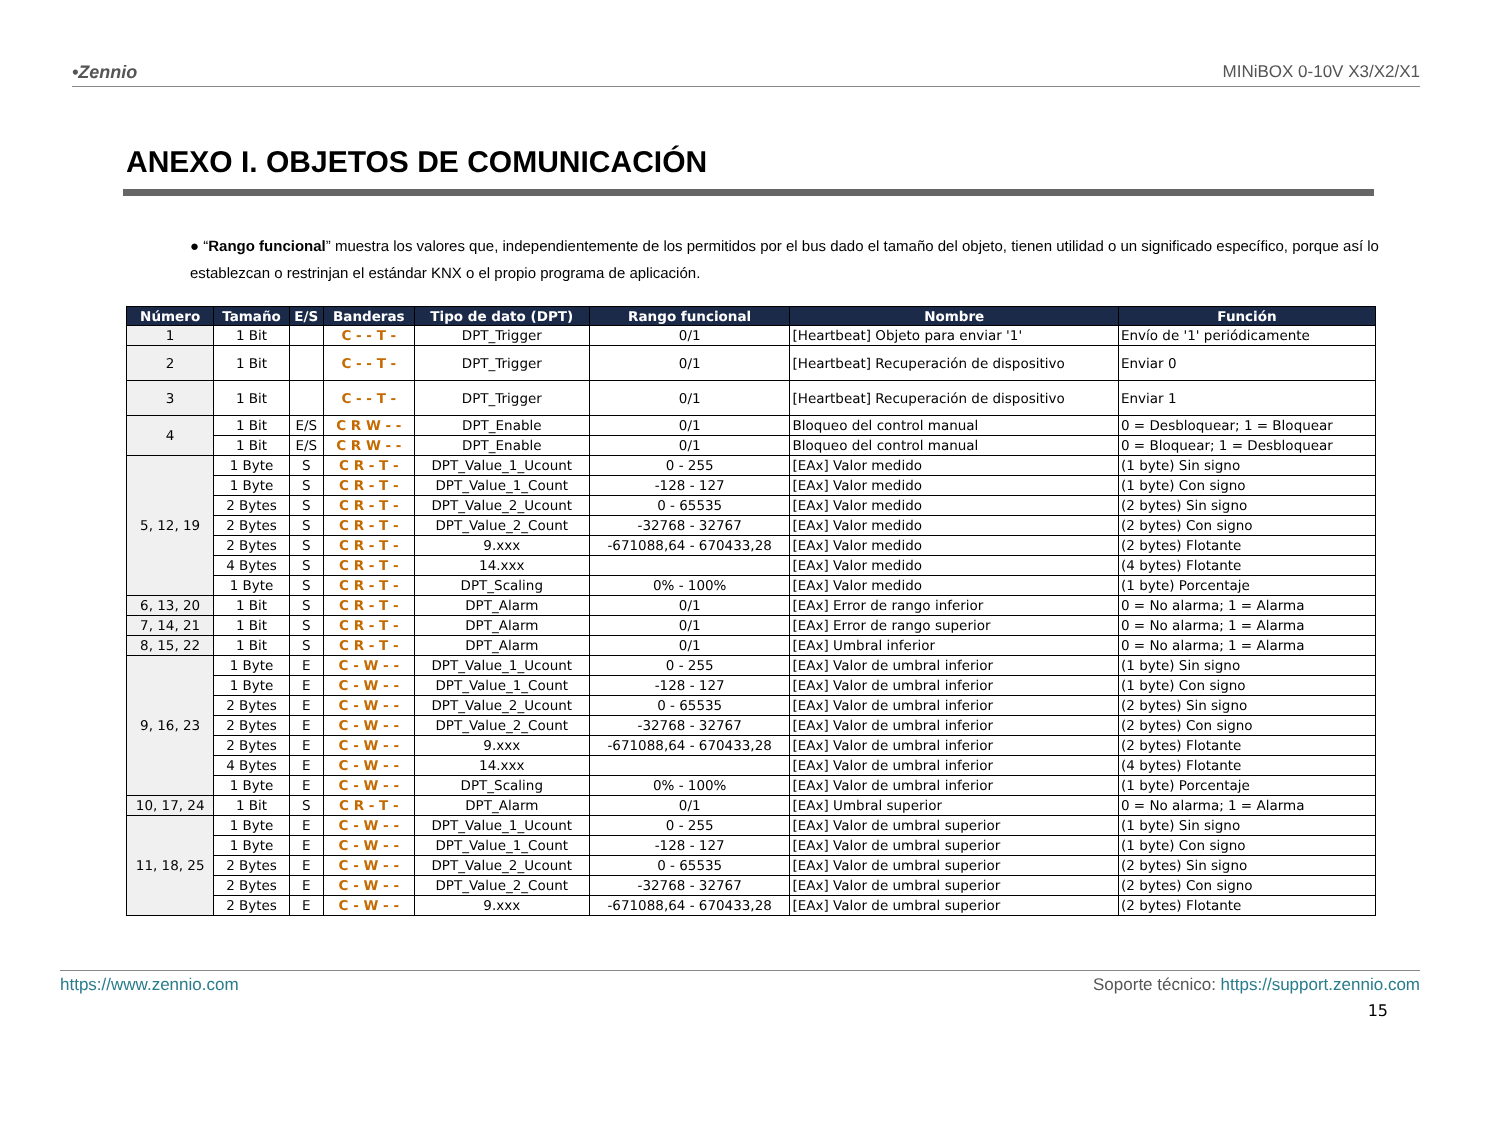•Zennio MINiBOX 0-10V X3/X2/X1
ANEXO I. OBJETOS DE COMUNICACIÓN
● “Rango funcional” muestra los valores que, independientemente de los permitidos por el bus dado el tamaño del objeto, tienen utilidad o un significado específico, porque así lo establezcan o restrinjan el estándar KNX o el propio programa de aplicación.
| Número | Tamaño | E/S | Banderas | Tipo de dato (DPT) | Rango funcional | Nombre | Función |
| --- | --- | --- | --- | --- | --- | --- | --- |
| 1 | 1 Bit | | C - - T - | DPT_Trigger | 0/1 | [Heartbeat] Objeto para enviar '1' | Envío de '1' periódicamente |
| 2 | 1 Bit | | C - - T - | DPT_Trigger | 0/1 | [Heartbeat] Recuperación de dispositivo | Enviar 0 |
| 3 | 1 Bit | | C - - T - | DPT_Trigger | 0/1 | [Heartbeat] Recuperación de dispositivo | Enviar 1 |
| 4 | 1 Bit | E/S | C R W - - | DPT_Enable | 0/1 | Bloqueo del control manual | 0 = Desbloquear; 1 = Bloquear |
| | 1 Bit | E/S | C R W - - | DPT_Enable | 0/1 | Bloqueo del control manual | 0 = Bloquear; 1 = Desbloquear |
| 5, 12, 19 | 1 Byte | S | C R - T - | DPT_Value_1_Ucount | 0 - 255 | [EAx] Valor medido | (1 byte) Sin signo |
| | 1 Byte | S | C R - T - | DPT_Value_1_Count | -128 - 127 | [EAx] Valor medido | (1 byte) Con signo |
| | 2 Bytes | S | C R - T - | DPT_Value_2_Ucount | 0 - 65535 | [EAx] Valor medido | (2 bytes) Sin signo |
| | 2 Bytes | S | C R - T - | DPT_Value_2_Count | -32768 - 32767 | [EAx] Valor medido | (2 bytes) Con signo |
| | 2 Bytes | S | C R - T - | 9.xxx | -671088,64 - 670433,28 | [EAx] Valor medido | (2 bytes) Flotante |
| | 4 Bytes | S | C R - T - | 14.xxx | | [EAx] Valor medido | (4 bytes) Flotante |
| | 1 Byte | S | C R - T - | DPT_Scaling | 0% - 100% | [EAx] Valor medido | (1 byte) Porcentaje |
| 6, 13, 20 | 1 Bit | S | C R - T - | DPT_Alarm | 0/1 | [EAx] Error de rango inferior | 0 = No alarma; 1 = Alarma |
| 7, 14, 21 | 1 Bit | S | C R - T - | DPT_Alarm | 0/1 | [EAx] Error de rango superior | 0 = No alarma; 1 = Alarma |
| 8, 15, 22 | 1 Bit | S | C R - T - | DPT_Alarm | 0/1 | [EAx] Umbral inferior | 0 = No alarma; 1 = Alarma |
| 9, 16, 23 | 1 Byte | E | C - W - - | DPT_Value_1_Ucount | 0 - 255 | [EAx] Valor de umbral inferior | (1 byte) Sin signo |
| | 1 Byte | E | C - W - - | DPT_Value_1_Count | -128 - 127 | [EAx] Valor de umbral inferior | (1 byte) Con signo |
| | 2 Bytes | E | C - W - - | DPT_Value_2_Ucount | 0 - 65535 | [EAx] Valor de umbral inferior | (2 bytes) Sin signo |
| | 2 Bytes | E | C - W - - | DPT_Value_2_Count | -32768 - 32767 | [EAx] Valor de umbral inferior | (2 bytes) Con signo |
| | 2 Bytes | E | C - W - - | 9.xxx | -671088,64 - 670433,28 | [EAx] Valor de umbral inferior | (2 bytes) Flotante |
| | 4 Bytes | E | C - W - - | 14.xxx | | [EAx] Valor de umbral inferior | (4 bytes) Flotante |
| | 1 Byte | E | C - W - - | DPT_Scaling | 0% - 100% | [EAx] Valor de umbral inferior | (1 byte) Porcentaje |
| 10, 17, 24 | 1 Bit | S | C R - T - | DPT_Alarm | 0/1 | [EAx] Umbral superior | 0 = No alarma; 1 = Alarma |
| 11, 18, 25 | 1 Byte | E | C - W - - | DPT_Value_1_Ucount | 0 - 255 | [EAx] Valor de umbral superior | (1 byte) Sin signo |
| | 1 Byte | E | C - W - - | DPT_Value_1_Count | -128 - 127 | [EAx] Valor de umbral superior | (1 byte) Con signo |
| | 2 Bytes | E | C - W - - | DPT_Value_2_Ucount | 0 - 65535 | [EAx] Valor de umbral superior | (2 bytes) Sin signo |
| | 2 Bytes | E | C - W - - | DPT_Value_2_Count | -32768 - 32767 | [EAx] Valor de umbral superior | (2 bytes) Con signo |
| | 2 Bytes | E | C - W - - | 9.xxx | -671088,64 - 670433,28 | [EAx] Valor de umbral superior | (2 bytes) Flotante |
https://www.zennio.com Soporte técnico: https://support.zennio.com
15